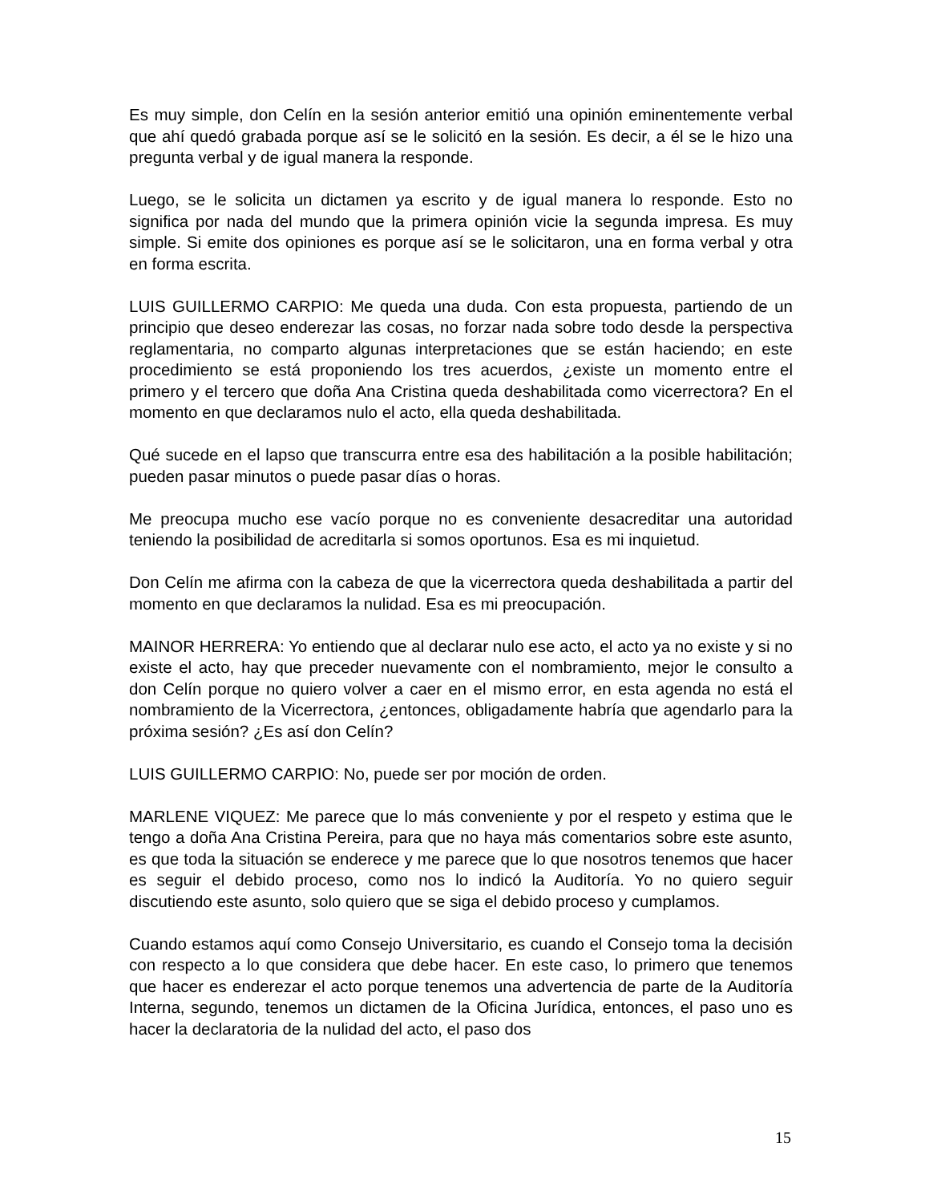Es muy simple, don Celín en la sesión anterior emitió una opinión eminentemente verbal que ahí quedó grabada porque así se le solicitó en la sesión. Es decir, a él se le hizo una pregunta verbal y de igual manera la responde.
Luego, se le solicita un dictamen ya escrito y de igual manera lo responde. Esto no significa por nada del mundo que la primera opinión vicie la segunda impresa. Es muy simple. Si emite dos opiniones es porque así se le solicitaron, una en forma verbal y otra en forma escrita.
LUIS GUILLERMO CARPIO: Me queda una duda. Con esta propuesta, partiendo de un principio que deseo enderezar las cosas, no forzar nada sobre todo desde la perspectiva reglamentaria, no comparto algunas interpretaciones que se están haciendo; en este procedimiento se está proponiendo los tres acuerdos, ¿existe un momento entre el primero y el tercero que doña Ana Cristina queda deshabilitada como vicerrectora? En el momento en que declaramos nulo el acto, ella queda deshabilitada.
Qué sucede en el lapso que transcurra entre esa des habilitación a la posible habilitación; pueden pasar minutos o puede pasar días o horas.
Me preocupa mucho ese vacío porque no es conveniente desacreditar una autoridad teniendo la posibilidad de acreditarla si somos oportunos. Esa es mi inquietud.
Don Celín me afirma con la cabeza de que la vicerrectora queda deshabilitada a partir del momento en que declaramos la nulidad. Esa es mi preocupación.
MAINOR HERRERA: Yo entiendo que al declarar nulo ese acto, el acto ya no existe y si no existe el acto, hay que preceder nuevamente con el nombramiento, mejor le consulto a don Celín porque no quiero volver a caer en el mismo error, en esta agenda no está el nombramiento de la Vicerrectora, ¿entonces, obligadamente habría que agendarlo para la próxima sesión? ¿Es así don Celín?
LUIS GUILLERMO CARPIO: No, puede ser por moción de orden.
MARLENE VIQUEZ: Me parece que lo más conveniente y por el respeto y estima que le tengo a doña Ana Cristina Pereira, para que no haya más comentarios sobre este asunto, es que toda la situación se enderece y me parece que lo que nosotros tenemos que hacer es seguir el debido proceso, como nos lo indicó la Auditoría. Yo no quiero seguir discutiendo este asunto, solo quiero que se siga el debido proceso y cumplamos.
Cuando estamos aquí como Consejo Universitario, es cuando el Consejo toma la decisión con respecto a lo que considera que debe hacer. En este caso, lo primero que tenemos que hacer es enderezar el acto porque tenemos una advertencia de parte de la Auditoría Interna, segundo, tenemos un dictamen de la Oficina Jurídica, entonces, el paso uno es hacer la declaratoria de la nulidad del acto, el paso dos
15